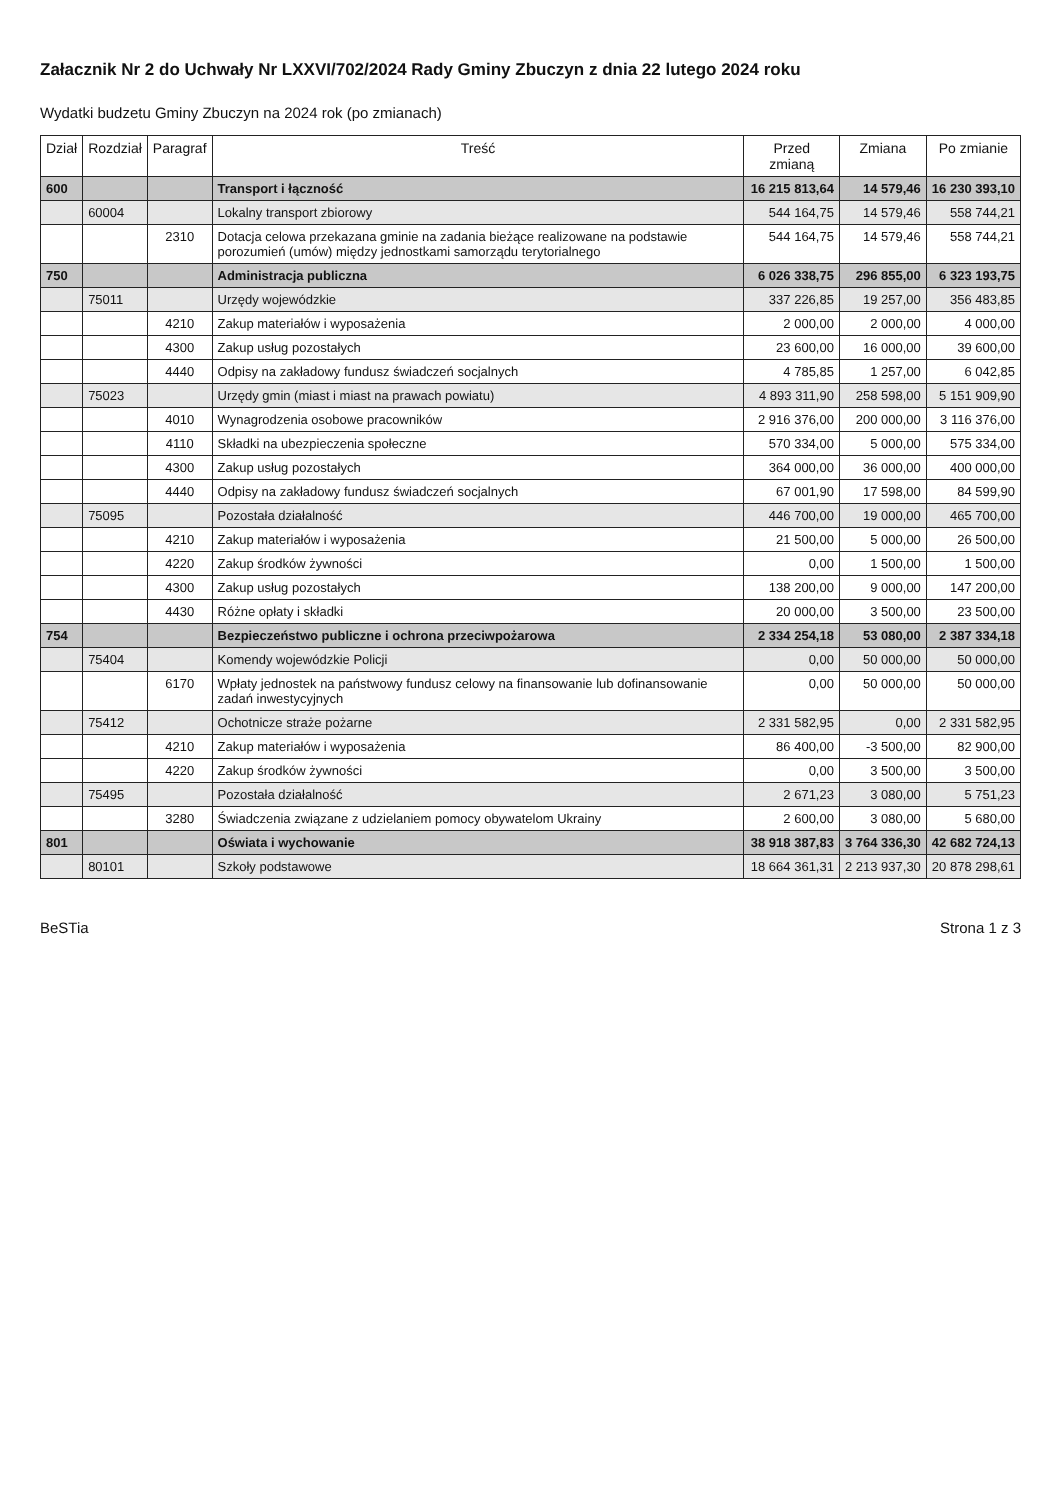Załacznik Nr 2 do Uchwały Nr LXXVI/702/2024 Rady Gminy Zbuczyn z dnia 22 lutego 2024 roku
Wydatki budzetu Gminy Zbuczyn na 2024 rok (po zmianach)
| Dział | Rozdział | Paragraf | Treść | Przed zmianą | Zmiana | Po zmianie |
| --- | --- | --- | --- | --- | --- | --- |
| 600 | | | Transport i łączność | 16 215 813,64 | 14 579,46 | 16 230 393,10 |
| | 60004 | | Lokalny transport zbiorowy | 544 164,75 | 14 579,46 | 558 744,21 |
| | | 2310 | Dotacja celowa przekazana gminie na zadania bieżące realizowane na podstawie porozumień (umów) między jednostkami samorządu terytorialnego | 544 164,75 | 14 579,46 | 558 744,21 |
| 750 | | | Administracja publiczna | 6 026 338,75 | 296 855,00 | 6 323 193,75 |
| | 75011 | | Urzędy wojewódzkie | 337 226,85 | 19 257,00 | 356 483,85 |
| | | 4210 | Zakup materiałów i wyposażenia | 2 000,00 | 2 000,00 | 4 000,00 |
| | | 4300 | Zakup usług pozostałych | 23 600,00 | 16 000,00 | 39 600,00 |
| | | 4440 | Odpisy na zakładowy fundusz świadczeń socjalnych | 4 785,85 | 1 257,00 | 6 042,85 |
| | 75023 | | Urzędy gmin (miast i miast na prawach powiatu) | 4 893 311,90 | 258 598,00 | 5 151 909,90 |
| | | 4010 | Wynagrodzenia osobowe pracowników | 2 916 376,00 | 200 000,00 | 3 116 376,00 |
| | | 4110 | Składki na ubezpieczenia społeczne | 570 334,00 | 5 000,00 | 575 334,00 |
| | | 4300 | Zakup usług pozostałych | 364 000,00 | 36 000,00 | 400 000,00 |
| | | 4440 | Odpisy na zakładowy fundusz świadczeń socjalnych | 67 001,90 | 17 598,00 | 84 599,90 |
| | 75095 | | Pozostała działalność | 446 700,00 | 19 000,00 | 465 700,00 |
| | | 4210 | Zakup materiałów i wyposażenia | 21 500,00 | 5 000,00 | 26 500,00 |
| | | 4220 | Zakup środków żywności | 0,00 | 1 500,00 | 1 500,00 |
| | | 4300 | Zakup usług pozostałych | 138 200,00 | 9 000,00 | 147 200,00 |
| | | 4430 | Różne opłaty i składki | 20 000,00 | 3 500,00 | 23 500,00 |
| 754 | | | Bezpieczeństwo publiczne i ochrona przeciwpożarowa | 2 334 254,18 | 53 080,00 | 2 387 334,18 |
| | 75404 | | Komendy wojewódzkie Policji | 0,00 | 50 000,00 | 50 000,00 |
| | | 6170 | Wpłaty jednostek na państwowy fundusz celowy na finansowanie lub dofinansowanie zadań inwestycyjnych | 0,00 | 50 000,00 | 50 000,00 |
| | 75412 | | Ochotnicze straże pożarne | 2 331 582,95 | 0,00 | 2 331 582,95 |
| | | 4210 | Zakup materiałów i wyposażenia | 86 400,00 | -3 500,00 | 82 900,00 |
| | | 4220 | Zakup środków żywności | 0,00 | 3 500,00 | 3 500,00 |
| | 75495 | | Pozostała działalność | 2 671,23 | 3 080,00 | 5 751,23 |
| | | 3280 | Świadczenia związane z udzielaniem pomocy obywatelom Ukrainy | 2 600,00 | 3 080,00 | 5 680,00 |
| 801 | | | Oświata i wychowanie | 38 918 387,83 | 3 764 336,30 | 42 682 724,13 |
| | 80101 | | Szkoły podstawowe | 18 664 361,31 | 2 213 937,30 | 20 878 298,61 |
BeSTia Strona 1 z 3